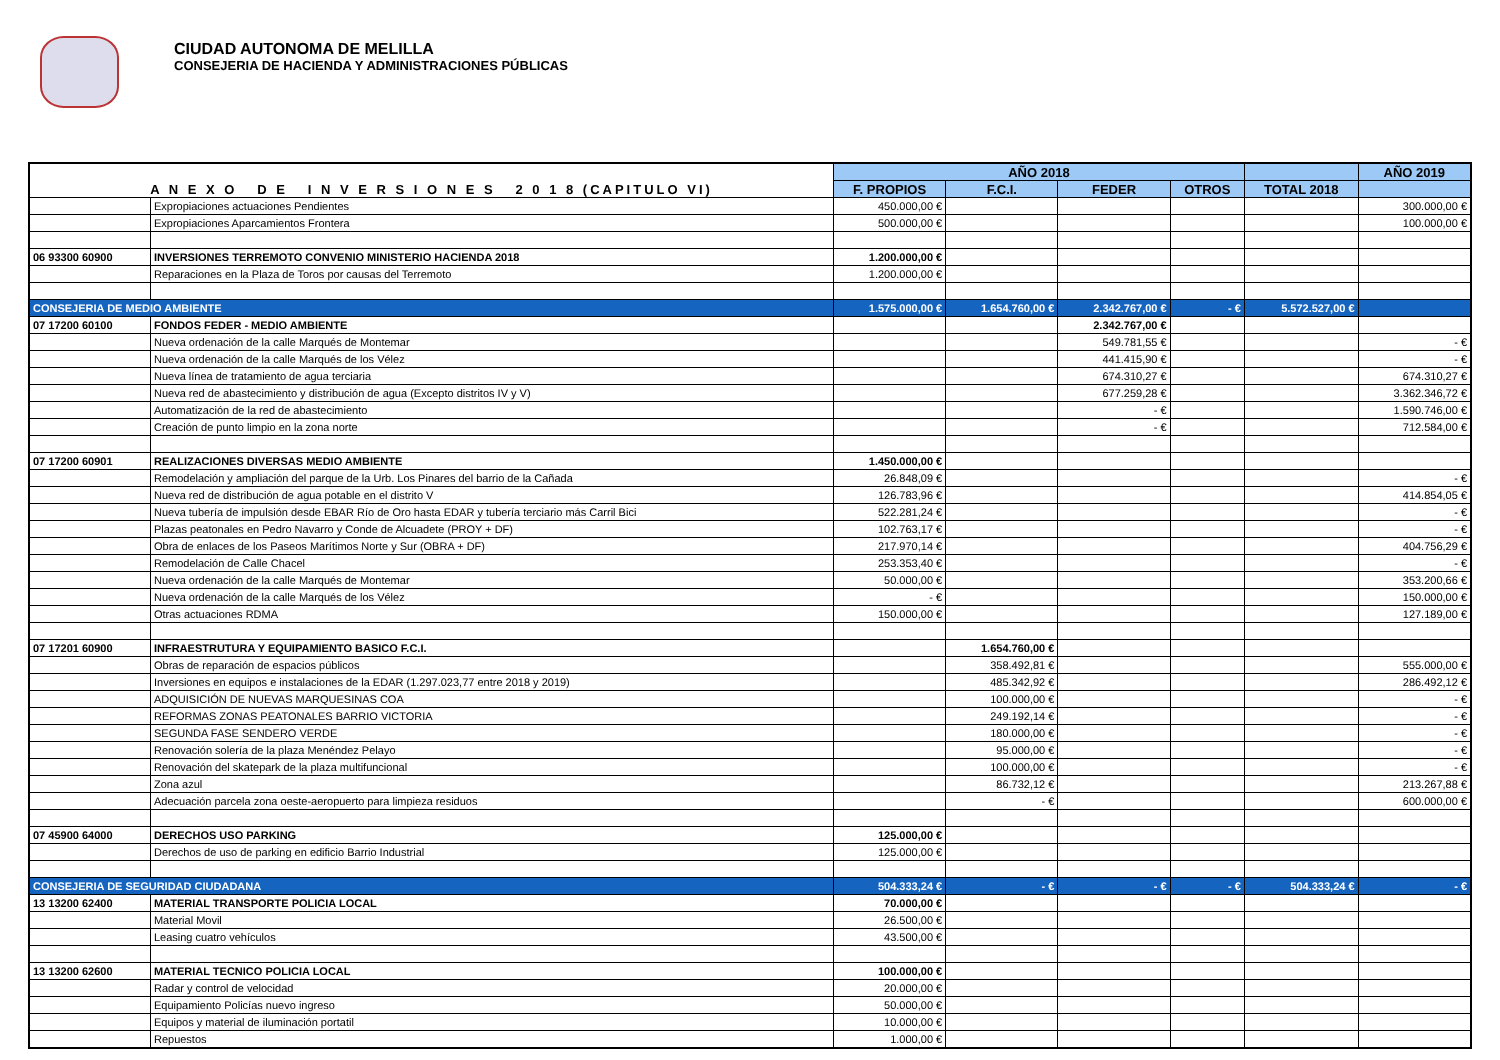CIUDAD AUTONOMA DE MELILLA
CONSEJERIA DE HACIENDA Y ADMINISTRACIONES PÚBLICAS
| A N E X O D E I N V E R S I O N E S 2 0 1 8 (CAPITULO VI) | | AÑO 2018 | | | | | AÑO 2019 |
| --- | --- | --- | --- | --- | --- | --- | --- |
| | | F. PROPIOS | F.C.I. | FEDER | OTROS | TOTAL 2018 | |
| | Expropiaciones actuaciones Pendientes | 450.000,00 € | | | | | 300.000,00 € |
| | Expropiaciones Aparcamientos Frontera | 500.000,00 € | | | | | 100.000,00 € |
| 06 93300 60900 | INVERSIONES TERREMOTO CONVENIO MINISTERIO HACIENDA 2018 | 1.200.000,00 € | | | | | |
| | Reparaciones en la Plaza de Toros por causas del Terremoto | 1.200.000,00 € | | | | | |
| CONSEJERIA DE MEDIO AMBIENTE | | 1.575.000,00 € | 1.654.760,00 € | 2.342.767,00 € | - € | 5.572.527,00 € | |
| 07 17200 60100 | FONDOS FEDER - MEDIO AMBIENTE | | | 2.342.767,00 € | | | |
| | Nueva ordenación de la calle Marqués de Montemar | | | 549.781,55 € | | | - € |
| | Nueva ordenación de la calle Marqués de los Vélez | | | 441.415,90 € | | | - € |
| | Nueva línea de tratamiento de agua terciaria | | | 674.310,27 € | | | 674.310,27 € |
| | Nueva red de abastecimiento y distribución de agua (Excepto distritos IV y V) | | | 677.259,28 € | | | 3.362.346,72 € |
| | Automatización de la red de abastecimiento | | | - € | | | 1.590.746,00 € |
| | Creación de punto limpio en la zona norte | | | - € | | | 712.584,00 € |
| 07 17200 60901 | REALIZACIONES DIVERSAS MEDIO AMBIENTE | 1.450.000,00 € | | | | | |
| | Remodelación y ampliación del parque de la Urb. Los Pinares del barrio de la Cañada | 26.848,09 € | | | | | - € |
| | Nueva red de distribución de agua potable en el distrito V | 126.783,96 € | | | | | 414.854,05 € |
| | Nueva tubería de impulsión desde EBAR Río de Oro hasta EDAR y tubería terciario más Carril Bici | 522.281,24 € | | | | | - € |
| | Plazas peatonales en Pedro Navarro y Conde de Alcuadete (PROY + DF) | 102.763,17 € | | | | | - € |
| | Obra de enlaces de los Paseos Marítimos Norte y Sur (OBRA + DF) | 217.970,14 € | | | | | 404.756,29 € |
| | Remodelación de Calle Chacel | 253.353,40 € | | | | | - € |
| | Nueva ordenación de la calle Marqués de Montemar | 50.000,00 € | | | | | 353.200,66 € |
| | Nueva ordenación de la calle Marqués de los Vélez | - € | | | | | 150.000,00 € |
| | Otras actuaciones RDMA | 150.000,00 € | | | | | 127.189,00 € |
| 07 17201 60900 | INFRAESTRUTURA Y EQUIPAMIENTO BASICO F.C.I. | | 1.654.760,00 € | | | | |
| | Obras de reparación de espacios públicos | | 358.492,81 € | | | | 555.000,00 € |
| | Inversiones en equipos e instalaciones de la EDAR (1.297.023,77 entre 2018 y 2019) | | 485.342,92 € | | | | 286.492,12 € |
| | ADQUISICIÓN DE NUEVAS MARQUESINAS COA | | 100.000,00 € | | | | - € |
| | REFORMAS ZONAS PEATONALES BARRIO VICTORIA | | 249.192,14 € | | | | - € |
| | SEGUNDA FASE SENDERO VERDE | | 180.000,00 € | | | | - € |
| | Renovación solería de la plaza Menéndez Pelayo | | 95.000,00 € | | | | - € |
| | Renovación del skatepark de la plaza multifuncional | | 100.000,00 € | | | | - € |
| | Zona azul | | 86.732,12 € | | | | 213.267,88 € |
| | Adecuación parcela zona oeste-aeropuerto para limpieza residuos | | - € | | | | 600.000,00 € |
| 07 45900 64000 | DERECHOS USO PARKING | 125.000,00 € | | | | | |
| | Derechos de uso de parking en edificio Barrio Industrial | 125.000,00 € | | | | | |
| CONSEJERIA DE SEGURIDAD CIUDADANA | | 504.333,24 € | - € | - € | - € | 504.333,24 € | - € |
| 13 13200 62400 | MATERIAL TRANSPORTE POLICIA LOCAL | 70.000,00 € | | | | | |
| | Material Movil | 26.500,00 € | | | | | |
| | Leasing cuatro vehículos | 43.500,00 € | | | | | |
| 13 13200 62600 | MATERIAL TECNICO POLICIA LOCAL | 100.000,00 € | | | | | |
| | Radar y control de velocidad | 20.000,00 € | | | | | |
| | Equipamiento Policías nuevo ingreso | 50.000,00 € | | | | | |
| | Equipos y material de iluminación portatil | 10.000,00 € | | | | | |
| | Repuestos | 1.000,00 € | | | | | |